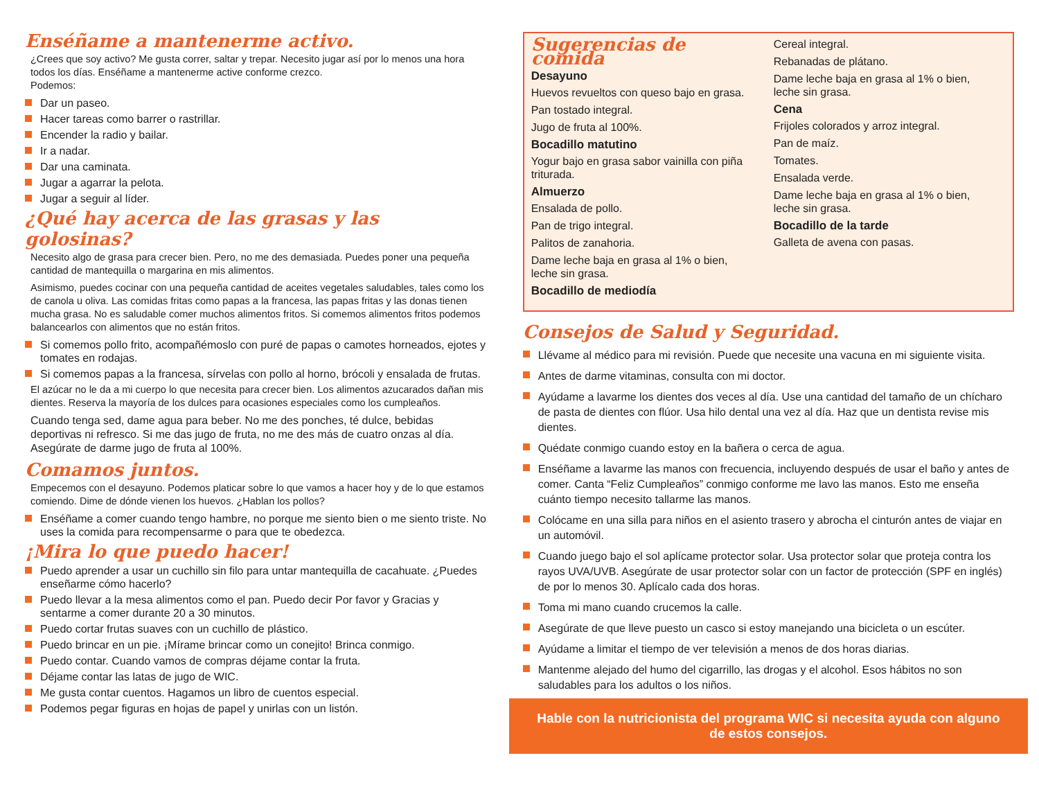Enséñame a mantenerme activo.
¿Crees que soy activo? Me gusta correr, saltar y trepar. Necesito jugar así por lo menos una hora todos los días. Enséñame a mantenerme active conforme crezco.
Podemos:
Dar un paseo.
Hacer tareas como barrer o rastrillar.
Encender la radio y bailar.
Ir a nadar.
Dar una caminata.
Jugar a agarrar la pelota.
Jugar a seguir al líder.
¿Qué hay acerca de las grasas y las golosinas?
Necesito algo de grasa para crecer bien. Pero, no me des demasiada. Puedes poner una pequeña cantidad de mantequilla o margarina en mis alimentos.
Asimismo, puedes cocinar con una pequeña cantidad de aceites vegetales saludables, tales como los de canola u oliva. Las comidas fritas como papas a la francesa, las papas fritas y las donas tienen mucha grasa. No es saludable comer muchos alimentos fritos. Si comemos alimentos fritos podemos balancearlos con alimentos que no están fritos.
Si comemos pollo frito, acompañémoslo con puré de papas o camotes horneados, ejotes y tomates en rodajas.
Si comemos papas a la francesa, sírvelas con pollo al horno, brócoli y ensalada de frutas.
El azúcar no le da a mi cuerpo lo que necesita para crecer bien. Los alimentos azucarados dañan mis dientes. Reserva la mayoría de los dulces para ocasiones especiales como los cumpleaños.
Cuando tenga sed, dame agua para beber. No me des ponches, té dulce, bebidas deportivas ni refresco. Si me das jugo de fruta, no me des más de cuatro onzas al día. Asegúrate de darme jugo de fruta al 100%.
Comamos juntos.
Empecemos con el desayuno. Podemos platicar sobre lo que vamos a hacer hoy y de lo que estamos comiendo. Dime de dónde vienen los huevos. ¿Hablan los pollos?
Enséñame a comer cuando tengo hambre, no porque me siento bien o me siento triste. No uses la comida para recompensarme o para que te obedezca.
¡Mira lo que puedo hacer!
Puedo aprender a usar un cuchillo sin filo para untar mantequilla de cacahuate. ¿Puedes enseñarme cómo hacerlo?
Puedo llevar a la mesa alimentos como el pan. Puedo decir Por favor y Gracias y sentarme a comer durante 20 a 30 minutos.
Puedo cortar frutas suaves con un cuchillo de plástico.
Puedo brincar en un pie. ¡Mírame brincar como un conejito! Brinca conmigo.
Puedo contar. Cuando vamos de compras déjame contar la fruta.
Déjame contar las latas de jugo de WIC.
Me gusta contar cuentos. Hagamos un libro de cuentos especial.
Podemos pegar figuras en hojas de papel y unirlas con un listón.
Sugerencias de comida
Desayuno
Huevos revueltos con queso bajo en grasa.
Pan tostado integral.
Jugo de fruta al 100%.
Bocadillo matutino
Yogur bajo en grasa sabor vainilla con piña triturada.
Almuerzo
Ensalada de pollo.
Pan de trigo integral.
Palitos de zanahoria.
Dame leche baja en grasa al 1% o bien, leche sin grasa.
Bocadillo de mediodía
Cereal integral.
Rebanadas de plátano.
Dame leche baja en grasa al 1% o bien, leche sin grasa.
Cena
Frijoles colorados y arroz integral.
Pan de maíz.
Tomates.
Ensalada verde.
Dame leche baja en grasa al 1% o bien, leche sin grasa.
Bocadillo de la tarde
Galleta de avena con pasas.
Consejos de Salud y Seguridad.
Llévame al médico para mi revisión. Puede que necesite una vacuna en mi siguiente visita.
Antes de darme vitaminas, consulta con mi doctor.
Ayúdame a lavarme los dientes dos veces al día. Use una cantidad del tamaño de un chícharo de pasta de dientes con flúor. Usa hilo dental una vez al día. Haz que un dentista revise mis dientes.
Quédate conmigo cuando estoy en la bañera o cerca de agua.
Enséñame a lavarme las manos con frecuencia, incluyendo después de usar el baño y antes de comer. Canta “Feliz Cumpleaños” conmigo conforme me lavo las manos. Esto me enseña cuánto tiempo necesito tallarme las manos.
Colócame en una silla para niños en el asiento trasero y abrocha el cinturón antes de viajar en un automóvil.
Cuando juego bajo el sol aplícame protector solar. Usa protector solar que proteja contra los rayos UVA/UVB. Asegúrate de usar protector solar con un factor de protección (SPF en inglés) de por lo menos 30. Aplícalo cada dos horas.
Toma mi mano cuando crucemos la calle.
Asegúrate de que lleve puesto un casco si estoy manejando una bicicleta o un escúter.
Ayúdame a limitar el tiempo de ver televisión a menos de dos horas diarias.
Mantenme alejado del humo del cigarrillo, las drogas y el alcohol. Esos hábitos no son saludables para los adultos o los niños.
Hable con la nutricionista del programa WIC si necesita ayuda con alguno de estos consejos.